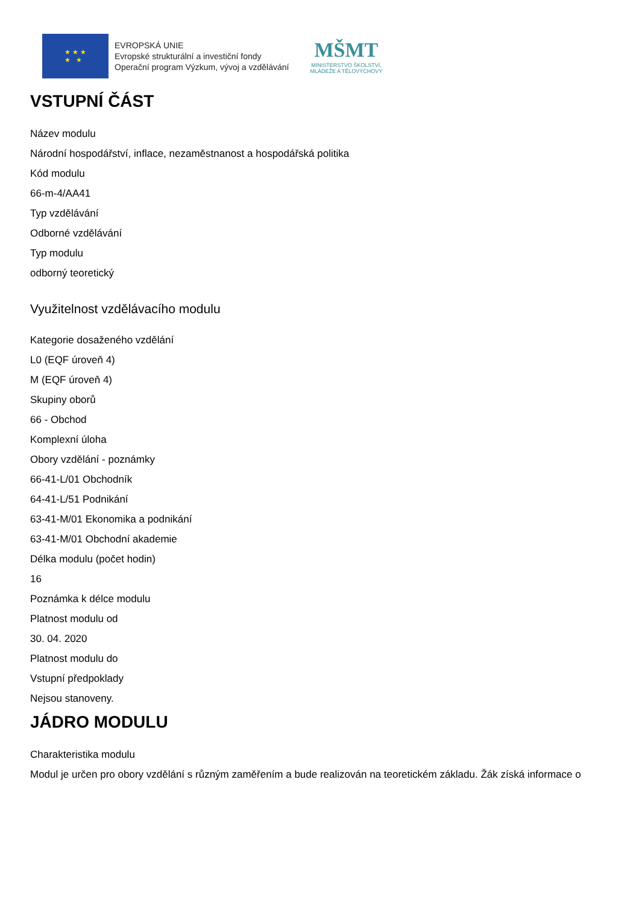★ ★ ★
★ ★
EVROPSKÁ UNIE
Evropské strukturální a investiční fondy
Operační program Výzkum, vývoj a vzdělávání
MŠMT
MINISTERSTVO ŠKOLSTVÍ,
MLÁDEŽE A TĚLOVÝCHOVY
VSTUPNÍ ČÁST
Název modulu
Národní hospodářství, inflace, nezaměstnanost a hospodářská politika
Kód modulu
66-m-4/AA41
Typ vzdělávání
Odborné vzdělávání
Typ modulu
odborný teoretický
Využitelnost vzdělávacího modulu
Kategorie dosaženého vzdělání
L0 (EQF úroveň 4)
M (EQF úroveň 4)
Skupiny oborů
66 - Obchod
Komplexní úloha
Obory vzdělání - poznámky
66-41-L/01 Obchodník
64-41-L/51 Podnikání
63-41-M/01 Ekonomika a podnikání
63-41-M/01 Obchodní akademie
Délka modulu (počet hodin)
16
Poznámka k délce modulu
Platnost modulu od
30. 04. 2020
Platnost modulu do
Vstupní předpoklady
Nejsou stanoveny.
JÁDRO MODULU
Charakteristika modulu
Modul je určen pro obory vzdělání s různým zaměřením a bude realizován na teoretickém základu. Žák získá informace o